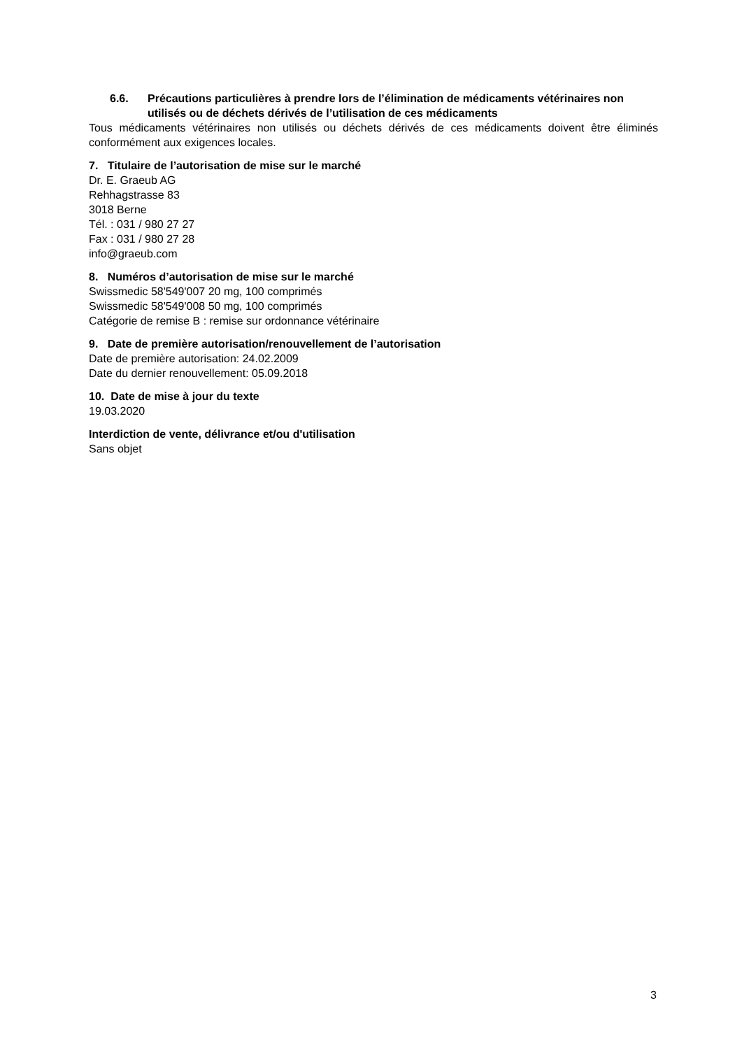6.6. Précautions particulières à prendre lors de l’élimination de médicaments vétérinaires non utilisés ou de déchets dérivés de l’utilisation de ces médicaments
Tous médicaments vétérinaires non utilisés ou déchets dérivés de ces médicaments doivent être éliminés conformément aux exigences locales.
7. Titulaire de l’autorisation de mise sur le marché
Dr. E. Graeub AG
Rehhagstrasse 83
3018 Berne
Tél. : 031 / 980 27 27
Fax : 031 / 980 27 28
info@graeub.com
8. Numéros d’autorisation de mise sur le marché
Swissmedic 58'549'007 20 mg, 100 comprimés
Swissmedic 58'549'008 50 mg, 100 comprimés
Catégorie de remise B : remise sur ordonnance vétérinaire
9. Date de première autorisation/renouvellement de l’autorisation
Date de première autorisation: 24.02.2009
Date du dernier renouvellement: 05.09.2018
10. Date de mise à jour du texte
19.03.2020
Interdiction de vente, délivrance et/ou d'utilisation
Sans objet
3